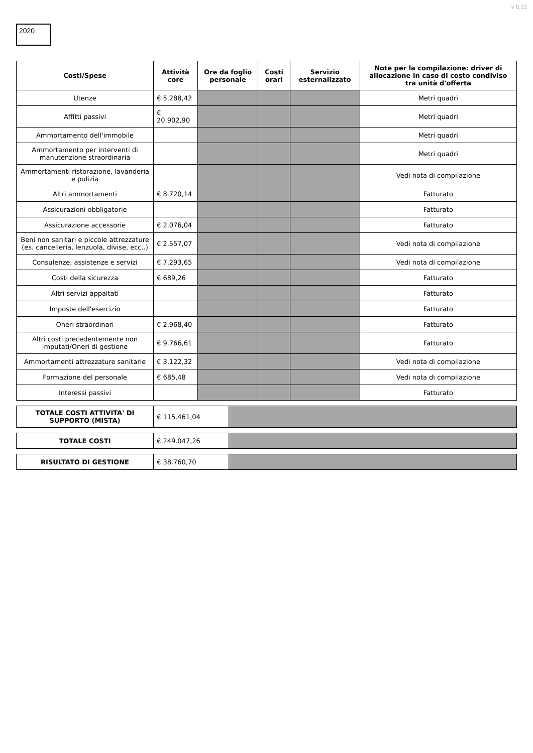v 0.12
2020
| Costi/Spese | Attività core | Ore da foglio personale | Costi orari | Servizio esternalizzato | Note per la compilazione: driver di allocazione in caso di costo condiviso tra unità d'offerta |
| --- | --- | --- | --- | --- | --- |
| Utenze | € 5.288,42 | | | | Metri quadri |
| Affitti passivi | € 20.902,90 | | | | Metri quadri |
| Ammortamento dell'immobile | | | | | Metri quadri |
| Ammortamento per interventi di manutenzione straordinaria | | | | | Metri quadri |
| Ammortamenti ristorazione, lavanderia e pulizia | | | | | Vedi nota di compilazione |
| Altri ammortamenti | € 8.720,14 | | | | Fatturato |
| Assicurazioni obbligatorie | | | | | Fatturato |
| Assicurazione accessorie | € 2.076,04 | | | | Fatturato |
| Beni non sanitari e piccole attrezzature (es. cancelleria, lenzuola, divise, ecc..) | € 2.557,07 | | | | Vedi nota di compilazione |
| Consulenze, assistenze e servizi | € 7.293,65 | | | | Vedi nota di compilazione |
| Costi della sicurezza | € 689,26 | | | | Fatturato |
| Altri servizi appaltati | | | | | Fatturato |
| Imposte dell'esercizio | | | | | Fatturato |
| Oneri straordinari | € 2.968,40 | | | | Fatturato |
| Altri costi precedentemente non imputati/Oneri di gestione | € 9.766,61 | | | | Fatturato |
| Ammortamenti attrezzature sanitarie | € 3.122,32 | | | | Vedi nota di compilazione |
| Formazione del personale | € 685,48 | | | | Vedi nota di compilazione |
| Interessi passivi | | | | | Fatturato |
| TOTALE COSTI ATTIVITA' DI SUPPORTO (MISTA) | € 115.461,04 | |
| TOTALE COSTI | € 249.047,26 | |
| RISULTATO DI GESTIONE | € 38.760,70 | |